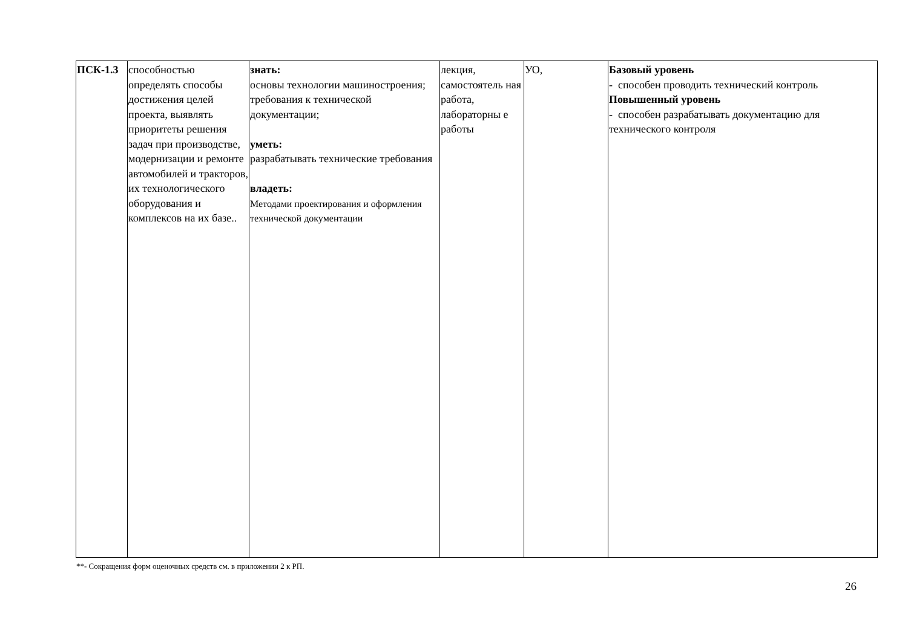| ПСК-1.3 | способностью определять способы достижения целей проекта, выявлять приоритеты решения задач при производстве, модернизации и ремонте автомобилей и тракторов, их технологического оборудования и комплексов на их базе.. | знать: основы технологии машиностроения; требования к технической документации; уметь: разрабатывать технические требования владеть: Методами проектирования и оформления технической документации | лекция, самостоятель ная работа, лабораторны е работы | УО, | Базовый уровень - способен проводить технический контроль Повышенный уровень - способен разрабатывать документацию для технического контроля |
**- Сокращения форм оценочных средств см. в приложении 2 к РП.
26